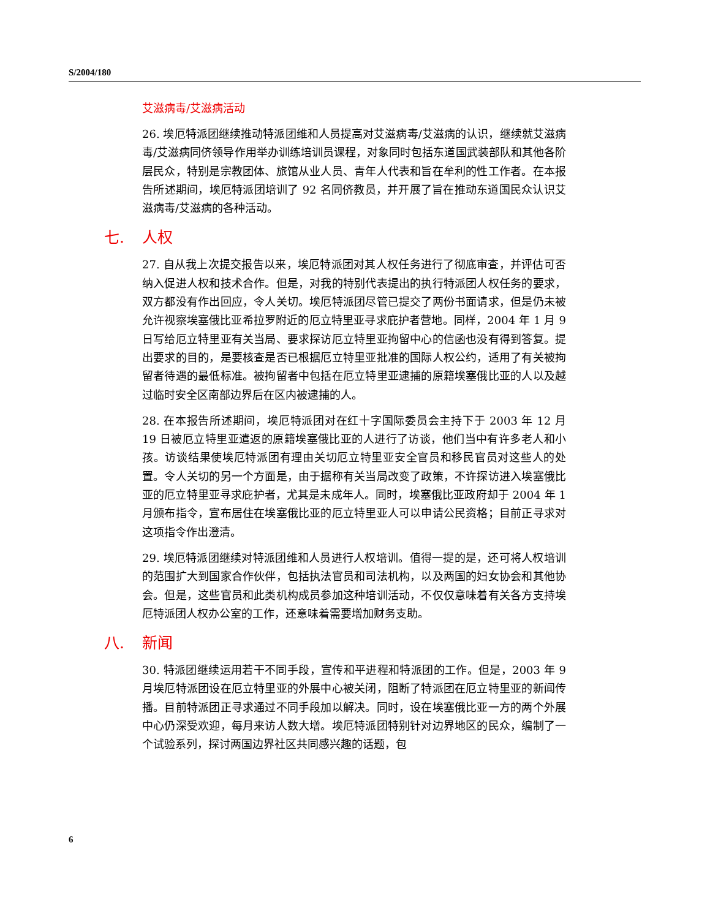S/2004/180
艾滋病毒/艾滋病活动
26. 埃厄特派团继续推动特派团维和人员提高对艾滋病毒/艾滋病的认识，继续就艾滋病毒/艾滋病同侪领导作用举办训练培训员课程，对象同时包括东道国武装部队和其他各阶层民众，特别是宗教团体、旅馆从业人员、青年人代表和旨在牟利的性工作者。在本报告所述期间，埃厄特派团培训了 92 名同侪教员，并开展了旨在推动东道国民众认识艾滋病毒/艾滋病的各种活动。
七. 人权
27. 自从我上次提交报告以来，埃厄特派团对其人权任务进行了彻底审查，并评估可否纳入促进人权和技术合作。但是，对我的特别代表提出的执行特派团人权任务的要求，双方都没有作出回应，令人关切。埃厄特派团尽管已提交了两份书面请求，但是仍未被允许视察埃塞俄比亚希拉罗附近的厄立特里亚寻求庇护者营地。同样，2004 年 1 月 9 日写给厄立特里亚有关当局、要求探访厄立特里亚拘留中心的信函也没有得到答复。提出要求的目的，是要核查是否已根据厄立特里亚批准的国际人权公约，适用了有关被拘留者待遇的最低标准。被拘留者中包括在厄立特里亚逮捕的原籍埃塞俄比亚的人以及越过临时安全区南部边界后在区内被逮捕的人。
28. 在本报告所述期间，埃厄特派团对在红十字国际委员会主持下于 2003 年 12 月 19 日被厄立特里亚遣返的原籍埃塞俄比亚的人进行了访谈，他们当中有许多老人和小孩。访谈结果使埃厄特派团有理由关切厄立特里亚安全官员和移民官员对这些人的处置。令人关切的另一个方面是，由于据称有关当局改变了政策，不许探访进入埃塞俄比亚的厄立特里亚寻求庇护者，尤其是未成年人。同时，埃塞俄比亚政府却于 2004 年 1 月颁布指令，宣布居住在埃塞俄比亚的厄立特里亚人可以申请公民资格；目前正寻求对这项指令作出澄清。
29. 埃厄特派团继续对特派团维和人员进行人权培训。值得一提的是，还可将人权培训的范围扩大到国家合作伙伴，包括执法官员和司法机构，以及两国的妇女协会和其他协会。但是，这些官员和此类机构成员参加这种培训活动，不仅仅意味着有关各方支持埃厄特派团人权办公室的工作，还意味着需要增加财务支助。
八. 新闻
30. 特派团继续运用若干不同手段，宣传和平进程和特派团的工作。但是，2003 年 9 月埃厄特派团设在厄立特里亚的外展中心被关闭，阻断了特派团在厄立特里亚的新闻传播。目前特派团正寻求通过不同手段加以解决。同时，设在埃塞俄比亚一方的两个外展中心仍深受欢迎，每月来访人数大增。埃厄特派团特别针对边界地区的民众，编制了一个试验系列，探讨两国边界社区共同感兴趣的话题，包
6